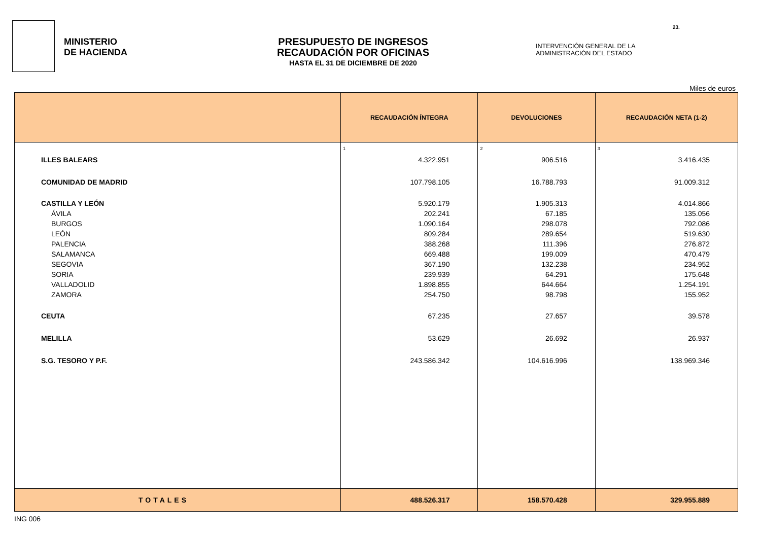MINISTERIO
DE HACIENDA
PRESUPUESTO DE INGRESOS
RECAUDACIÓN POR OFICINAS
HASTA EL 31 DE DICIEMBRE DE 2020
INTERVENCIÓN GENERAL DE LA ADMINISTRACIÓN DEL ESTADO
23.
Miles de euros
| | RECAUDACIÓN ÍNTEGRA | DEVOLUCIONES | RECAUDACIÓN NETA (1-2) |
| --- | --- | --- | --- |
| | 1 | 2 | 3 |
| ILLES BALEARS | 4.322.951 | 906.516 | 3.416.435 |
| COMUNIDAD DE MADRID | 107.798.105 | 16.788.793 | 91.009.312 |
| CASTILLA Y LEÓN | 5.920.179 | 1.905.313 | 4.014.866 |
| ÁVILA | 202.241 | 67.185 | 135.056 |
| BURGOS | 1.090.164 | 298.078 | 792.086 |
| LEÓN | 809.284 | 289.654 | 519.630 |
| PALENCIA | 388.268 | 111.396 | 276.872 |
| SALAMANCA | 669.488 | 199.009 | 470.479 |
| SEGOVIA | 367.190 | 132.238 | 234.952 |
| SORIA | 239.939 | 64.291 | 175.648 |
| VALLADOLID | 1.898.855 | 644.664 | 1.254.191 |
| ZAMORA | 254.750 | 98.798 | 155.952 |
| CEUTA | 67.235 | 27.657 | 39.578 |
| MELILLA | 53.629 | 26.692 | 26.937 |
| S.G. TESORO Y P.F. | 243.586.342 | 104.616.996 | 138.969.346 |
| TOTALES | 488.526.317 | 158.570.428 | 329.955.889 |
ING 006